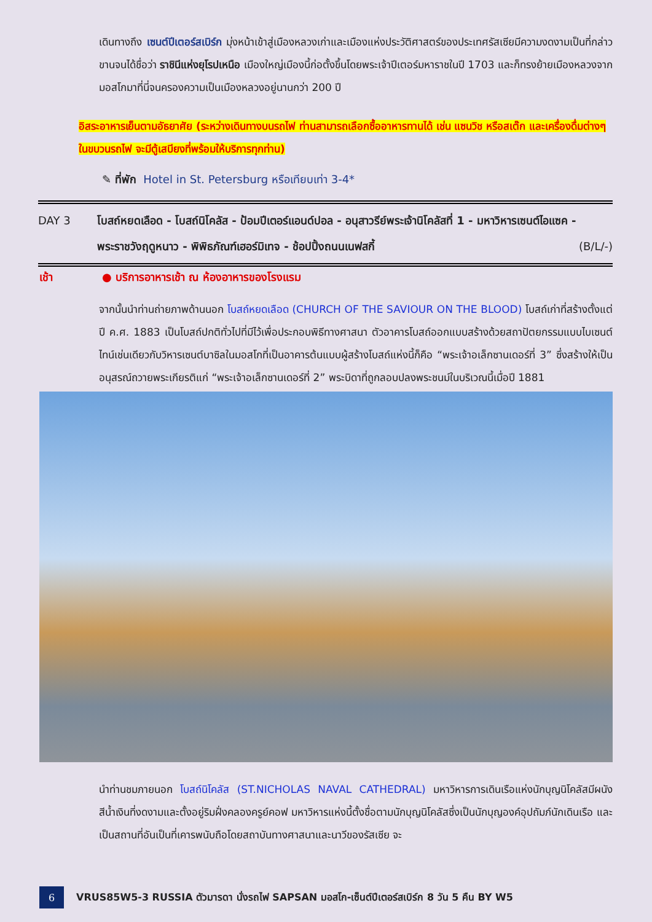เดินทางถึง เซนต์ปีเตอร์สเบิร์ก มุ่งหน้าเข้าสู่เมืองหลวงเก่าและเมืองแห่งประวัติศาสตร์ของประเทศรัสเซียมีความงดงามเป็นที่กล่าวขานจนได้ชื่อว่า ราชินีแห่งยุโรปเหนือ เมืองใหญ่เมืองนี้ก่อตั้งขึ้นโดยพระเจ้าปีเตอร์มหาราชในปี 1703 และก็ทรงย้ายเมืองหลวงจากมอสโกมาที่นี่จนครองความเป็นเมืองหลวงอยู่นานกว่า 200 ปี
อิสระอาหารเย็นตามอัธยาศัย (ระหว่างเดินทางบนรถไฟ ท่านสามารถเลือกซื้ออาหารทานได้ เช่น แซนวิช หรือสเต๊ก และเครื่องดื่มต่างๆ ในขบวนรถไฟ จะมีตู้เสบียงที่พร้อมให้บริการทุกท่าน)
✎ ที่พัก Hotel in St. Petersburg หรือเทียบเท่า 3-4*
DAY 3 โบสถ์หยดเลือด - โบสถ์นิโคลัส - ป้อมปีเตอร์แอนด์ปอล - อนุสาวรีย์พระเจ้านิโคลัสที่ 1 - มหาวิหารเซนต์ไอแซค - พระราชวังฤดูหนาว - พิพิธภัณฑ์เฮอร์มิเทจ - ช้อปปิ้งถนนเนฟสกี้ (B/L/-)
เช้า ● บริการอาหารเช้า ณ ห้องอาหารของโรงแรม
จากนั้นนำท่านถ่ายภาพด้านนอก โบสถ์หยดเลือด (CHURCH OF THE SAVIOUR ON THE BLOOD) โบสถ์เก่าที่สร้างตั้งแต่ปี ค.ศ. 1883 เป็นโบสถ์ปกติทั่วไปที่มีไว้เพื่อประกอบพิธีทางศาสนา ตัวอาคารโบสถ์ออกแบบสร้างด้วยสถาปัตยกรรมแบบไบเซนต์ไทน์เช่นเดียวกับวิหารเซนต์บาซิลในมอสโกที่เป็นอาคารต้นแบบผู้สร้างโบสถ์แห่งนี้ก็คือ “พระเจ้าอเล็กซานเดอร์ที่ 3” ซึ่งสร้างให้เป็นอนุสรณ์ถวายพระเกียรติแก่ “พระเจ้าอเล็กซานเดอร์ที่ 2” พระบิดาที่ถูกลอบปลงพระชนม์ในบริเวณนี้เมื่อปี 1881
นำท่านชมภายนอก โบสถ์นิโคลัส (ST.NICHOLAS NAVAL CATHEDRAL) มหาวิหารการเดินเรือแห่งนักบุญนิโคลัสมีผนังสีน้ำเงินที่งดงามและตั้งอยู่ริมฝั่งคลองครูย์คอฟ มหาวิหารแห่งนี้ตั้งชื่อตามนักบุญนิโคลัสซึ่งเป็นนักบุญองค์อุปถัมภ์นักเดินเรือ และเป็นสถานที่อันเป็นที่เคารพนับถือโดยสถาบันทางศาสนาและนาวีของรัสเซีย จะ
6
VRUS85W5-3 RUSSIA ตัวมารดา นั่งรถไฟ SAPSAN มอสโก-เซ็นต์ปีเตอร์สเบิร์ก 8 วัน 5 คืน BY W5